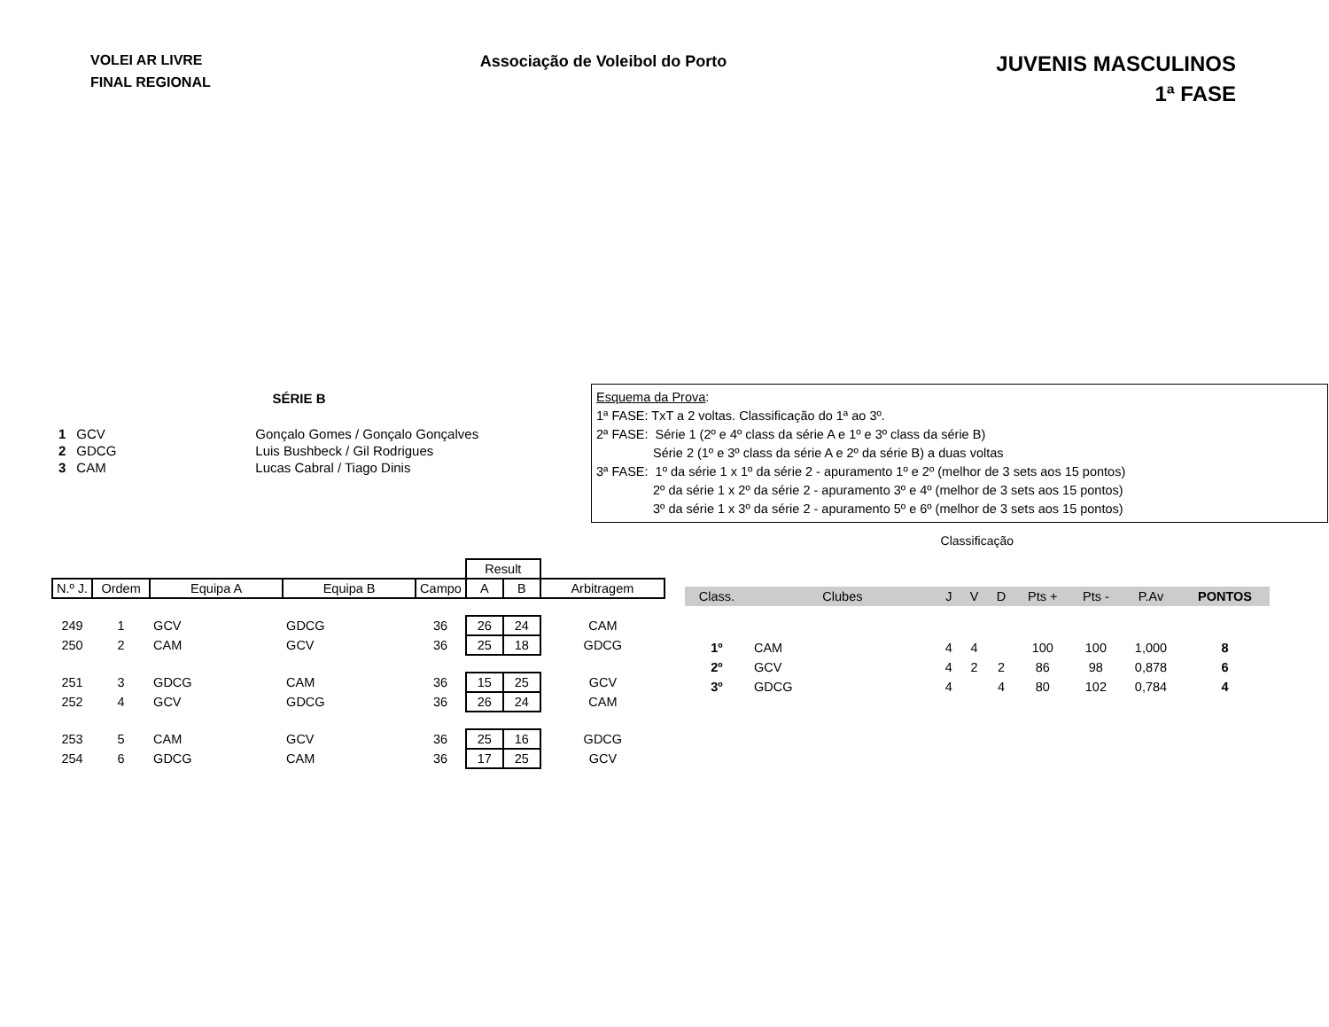VOLEI AR LIVRE
FINAL REGIONAL
Associação de Voleibol do Porto
JUVENIS MASCULINOS
1ª FASE
SÉRIE B
| 1 | GCV | Gonçalo Gomes / Gonçalo Gonçalves |
| 2 | GDCG | Luis Bushbeck / Gil Rodrigues |
| 3 | CAM | Lucas Cabral / Tiago Dinis |
Esquema da Prova:
1ª FASE: TxT a 2 voltas. Classificação do 1ª ao 3º.
2ª FASE: Série 1 (2º e 4º class da série A e 1º e 3º class da série B)
Série 2 (1º e 3º class da série A e 2º da série B) a duas voltas
3ª FASE: 1º da série 1 x 1º da série 2 - apuramento 1º e 2º (melhor de 3 sets aos 15 pontos)
2º da série 1 x 2º da série 2 - apuramento 3º e 4º (melhor de 3 sets aos 15 pontos)
3º da série 1 x 3º da série 2 - apuramento 5º e 6º (melhor de 3 sets aos 15 pontos)
| | | | | | Result | | |
| N.º J. | Ordem | Equipa A | Equipa B | Campo | A | B | Arbitragem |
| 249 | 1 | GCV | GDCG | 36 | 26 | 24 | CAM |
| 250 | 2 | CAM | GCV | 36 | 25 | 18 | GDCG |
| 251 | 3 | GDCG | CAM | 36 | 15 | 25 | GCV |
| 252 | 4 | GCV | GDCG | 36 | 26 | 24 | CAM |
| 253 | 5 | CAM | GCV | 36 | 25 | 16 | GDCG |
| 254 | 6 | GDCG | CAM | 36 | 17 | 25 | GCV |
Classificação
| Class. | Clubes | J | V | D | Pts + | Pts - | P.Av | PONTOS |
| 1º | CAM | 4 | 4 | | 100 | 100 | 1,000 | 8 |
| 2º | GCV | 4 | 2 | 2 | 86 | 98 | 0,878 | 6 |
| 3º | GDCG | 4 | | 4 | 80 | 102 | 0,784 | 4 |